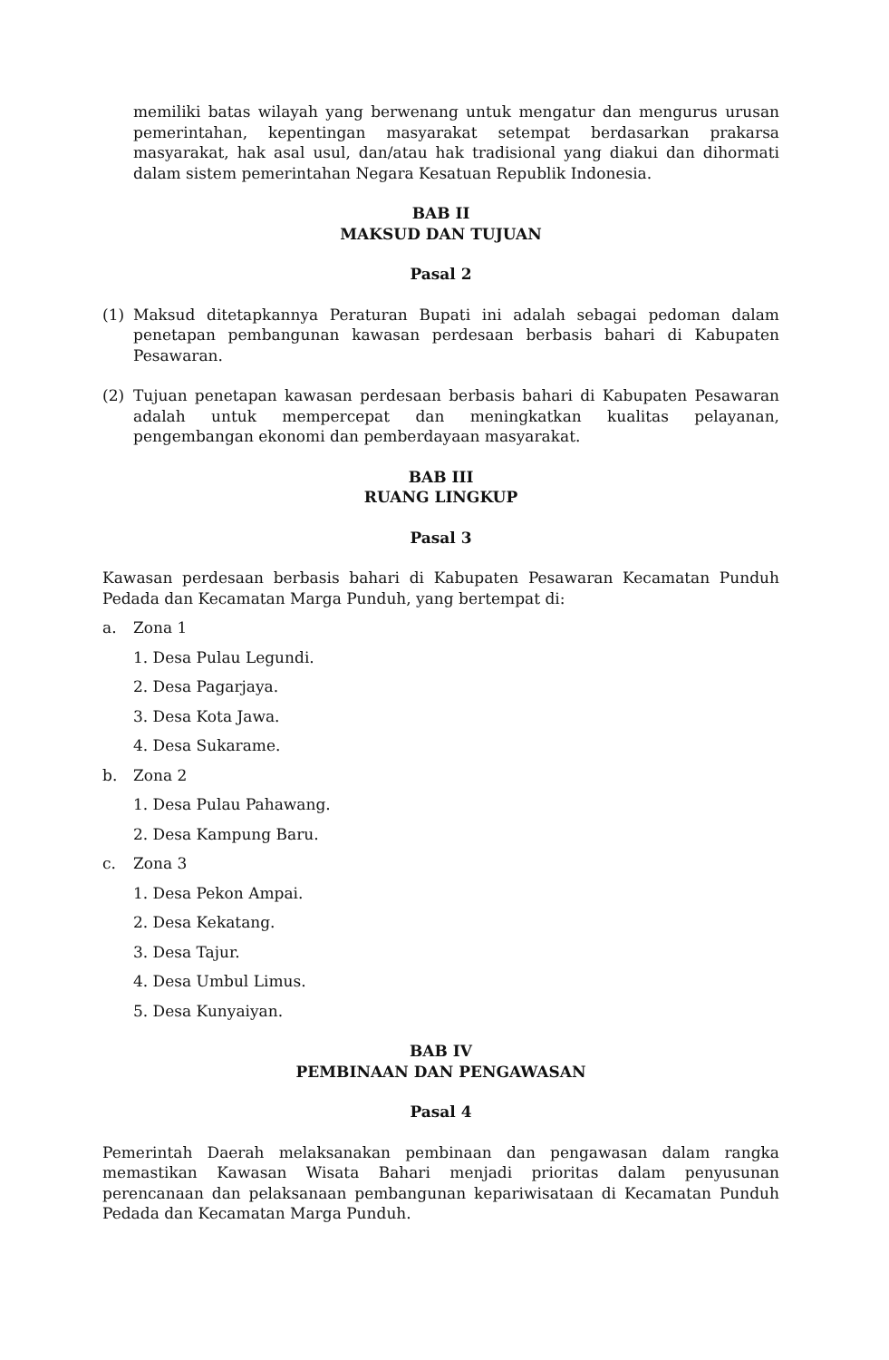memiliki batas wilayah yang berwenang untuk mengatur dan mengurus urusan pemerintahan, kepentingan masyarakat setempat berdasarkan prakarsa masyarakat, hak asal usul, dan/atau hak tradisional yang diakui dan dihormati dalam sistem pemerintahan Negara Kesatuan Republik Indonesia.
BAB II
MAKSUD DAN TUJUAN
Pasal 2
(1) Maksud ditetapkannya Peraturan Bupati ini adalah sebagai pedoman dalam penetapan pembangunan kawasan perdesaan berbasis bahari di Kabupaten Pesawaran.
(2) Tujuan penetapan kawasan perdesaan berbasis bahari di Kabupaten Pesawaran adalah untuk mempercepat dan meningkatkan kualitas pelayanan, pengembangan ekonomi dan pemberdayaan masyarakat.
BAB III
RUANG LINGKUP
Pasal 3
Kawasan perdesaan berbasis bahari di Kabupaten Pesawaran Kecamatan Punduh Pedada dan Kecamatan Marga Punduh, yang bertempat di:
a. Zona 1
1. Desa Pulau Legundi.
2. Desa Pagarjaya.
3. Desa Kota Jawa.
4. Desa Sukarame.
b. Zona 2
1. Desa Pulau Pahawang.
2. Desa Kampung Baru.
c. Zona 3
1. Desa Pekon Ampai.
2. Desa Kekatang.
3. Desa Tajur.
4. Desa Umbul Limus.
5. Desa Kunyaiyan.
BAB IV
PEMBINAAN DAN PENGAWASAN
Pasal 4
Pemerintah Daerah melaksanakan pembinaan dan pengawasan dalam rangka memastikan Kawasan Wisata Bahari menjadi prioritas dalam penyusunan perencanaan dan pelaksanaan pembangunan kepariwisataan di Kecamatan Punduh Pedada dan Kecamatan Marga Punduh.